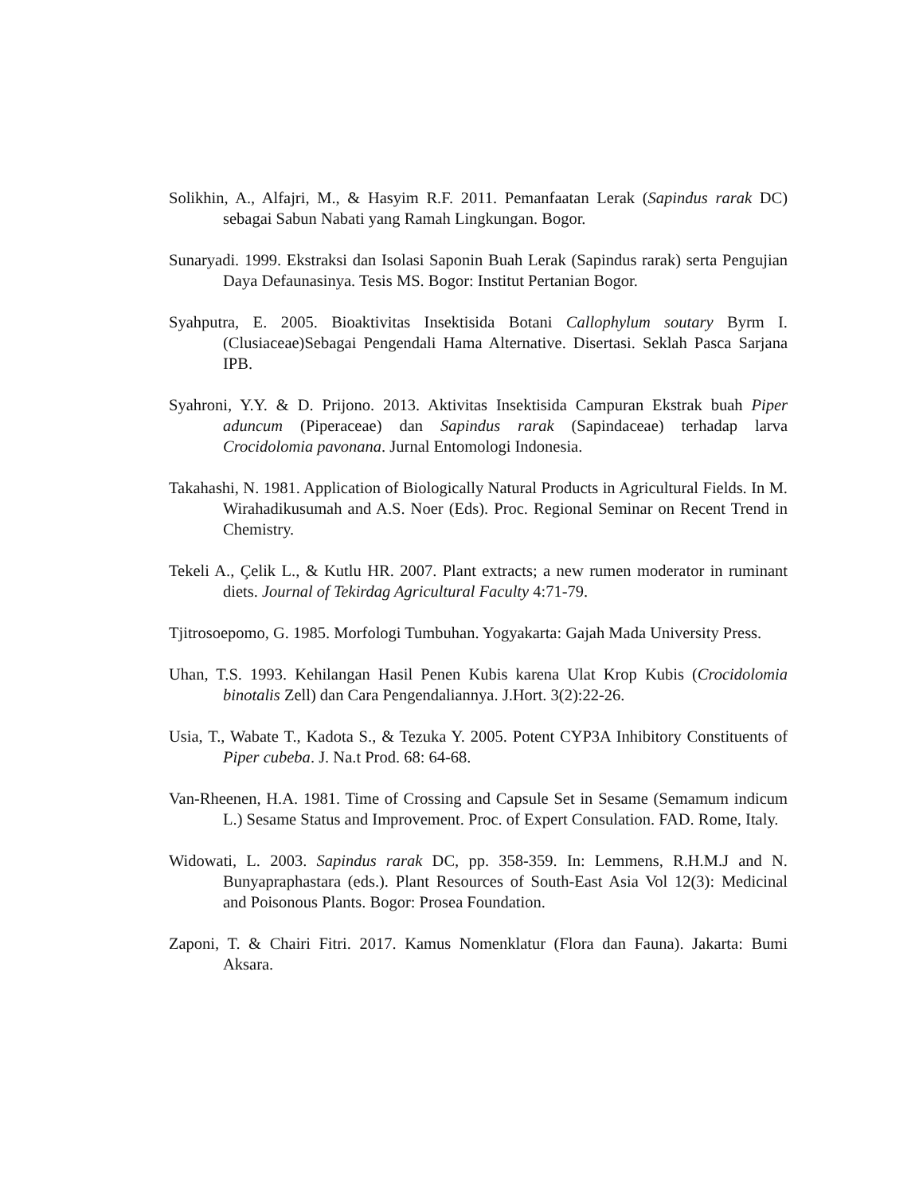Solikhin, A., Alfajri, M., & Hasyim R.F. 2011. Pemanfaatan Lerak (Sapindus rarak DC) sebagai Sabun Nabati yang Ramah Lingkungan. Bogor.
Sunaryadi. 1999. Ekstraksi dan Isolasi Saponin Buah Lerak (Sapindus rarak) serta Pengujian Daya Defaunasinya. Tesis MS. Bogor: Institut Pertanian Bogor.
Syahputra, E. 2005. Bioaktivitas Insektisida Botani Callophylum soutary Byrm I. (Clusiaceae)Sebagai Pengendali Hama Alternative. Disertasi. Seklah Pasca Sarjana IPB.
Syahroni, Y.Y. & D. Prijono. 2013. Aktivitas Insektisida Campuran Ekstrak buah Piper aduncum (Piperaceae) dan Sapindus rarak (Sapindaceae) terhadap larva Crocidolomia pavonana. Jurnal Entomologi Indonesia.
Takahashi, N. 1981. Application of Biologically Natural Products in Agricultural Fields. In M. Wirahadikusumah and A.S. Noer (Eds). Proc. Regional Seminar on Recent Trend in Chemistry.
Tekeli A., Çelik L., & Kutlu HR. 2007. Plant extracts; a new rumen moderator in ruminant diets. Journal of Tekirdag Agricultural Faculty 4:71-79.
Tjitrosoepomo, G. 1985. Morfologi Tumbuhan. Yogyakarta: Gajah Mada University Press.
Uhan, T.S. 1993. Kehilangan Hasil Penen Kubis karena Ulat Krop Kubis (Crocidolomia binotalis Zell) dan Cara Pengendaliannya. J.Hort. 3(2):22-26.
Usia, T., Wabate T., Kadota S., & Tezuka Y. 2005. Potent CYP3A Inhibitory Constituents of Piper cubeba. J. Na.t Prod. 68: 64-68.
Van-Rheenen, H.A. 1981. Time of Crossing and Capsule Set in Sesame (Semamum indicum L.) Sesame Status and Improvement. Proc. of Expert Consulation. FAD. Rome, Italy.
Widowati, L. 2003. Sapindus rarak DC, pp. 358-359. In: Lemmens, R.H.M.J and N. Bunyapraphastara (eds.). Plant Resources of South-East Asia Vol 12(3): Medicinal and Poisonous Plants. Bogor: Prosea Foundation.
Zaponi, T. & Chairi Fitri. 2017. Kamus Nomenklatur (Flora dan Fauna). Jakarta: Bumi Aksara.